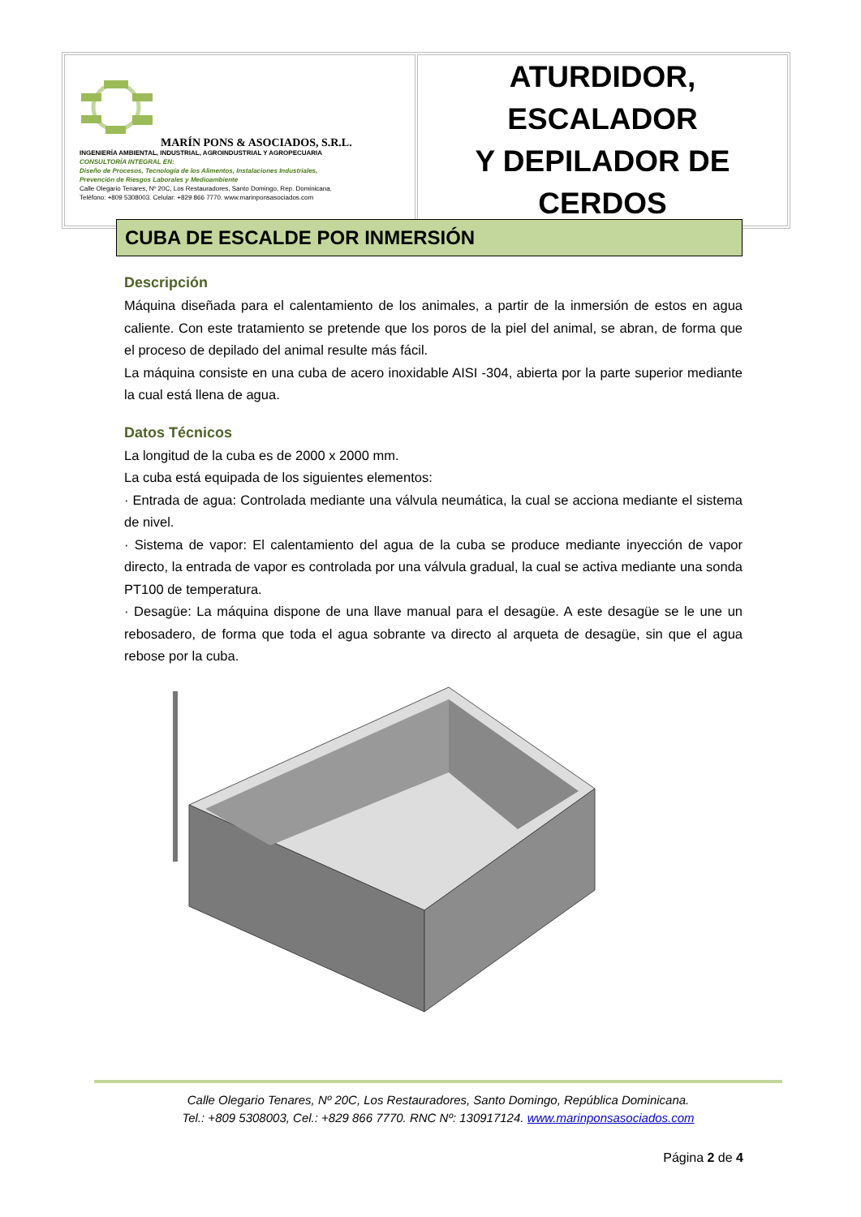| MARÍN PONS & ASOCIADOS, S.R.L. INGENIERÍA AMBIENTAL, INDUSTRIAL, AGROINDUSTRIAL Y AGROPECUARIA CONSULTORÍA INTEGRAL EN: Diseño de Procesos, Tecnología de los Alimentos, Instalaciones Industriales, Prevención de Riesgos Laborales y Medioambiente Calle Olegario Tenares, Nº 20C, Los Restauradores, Santo Domingo, Rep. Dominicana. Teléfono: +809 5308003. Celular: +829 866 7770. www.marinponsasociados.com | ATURDIDOR, ESCALADOR Y DEPILADOR DE CERDOS |
CUBA DE ESCALDE POR INMERSIÓN
Descripción
Máquina diseñada para el calentamiento de los animales, a partir de la inmersión de estos en agua caliente. Con este tratamiento se pretende que los poros de la piel del animal, se abran, de forma que el proceso de depilado del animal resulte más fácil.
La máquina consiste en una cuba de acero inoxidable AISI -304, abierta por la parte superior mediante la cual está llena de agua.
Datos Técnicos
La longitud de la cuba es de 2000 x 2000 mm.
La cuba está equipada de los siguientes elementos:
· Entrada de agua: Controlada mediante una válvula neumática, la cual se acciona mediante el sistema de nivel.
· Sistema de vapor: El calentamiento del agua de la cuba se produce mediante inyección de vapor directo, la entrada de vapor es controlada por una válvula gradual, la cual se activa mediante una sonda PT100 de temperatura.
· Desagüe: La máquina dispone de una llave manual para el desagüe. A este desagüe se le une un rebosadero, de forma que toda el agua sobrante va directo al arqueta de desagüe, sin que el agua rebose por la cuba.
Calle Olegario Tenares, Nº 20C, Los Restauradores, Santo Domingo, República Dominicana.
Tel.: +809 5308003, Cel.: +829 866 7770. RNC Nº: 130917124. www.marinponsasociados.com
Página 2 de 4